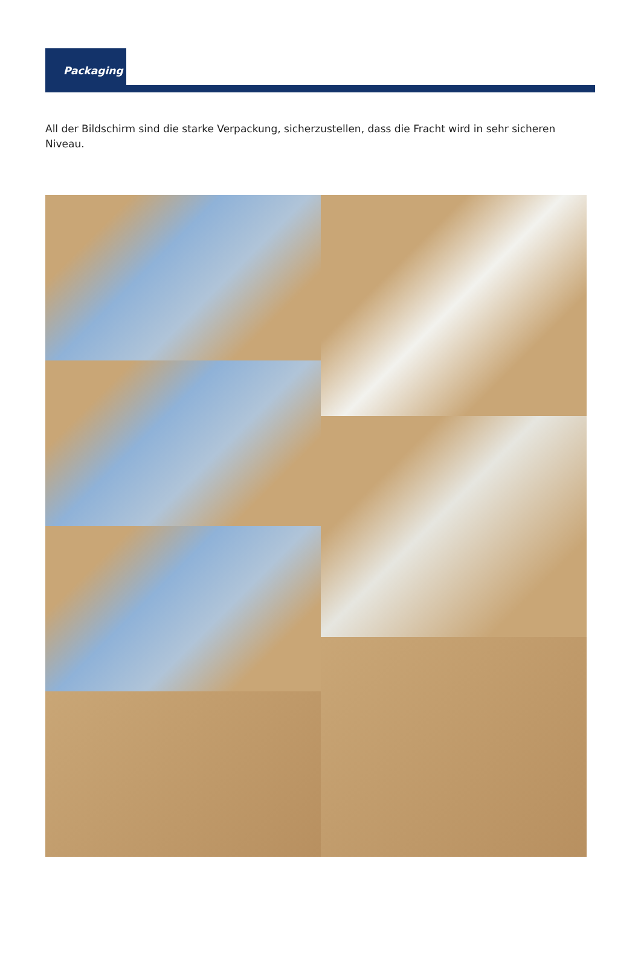Packaging
All der Bildschirm sind die starke Verpackung, sicherzustellen, dass die Fracht wird in sehr sicheren Niveau.